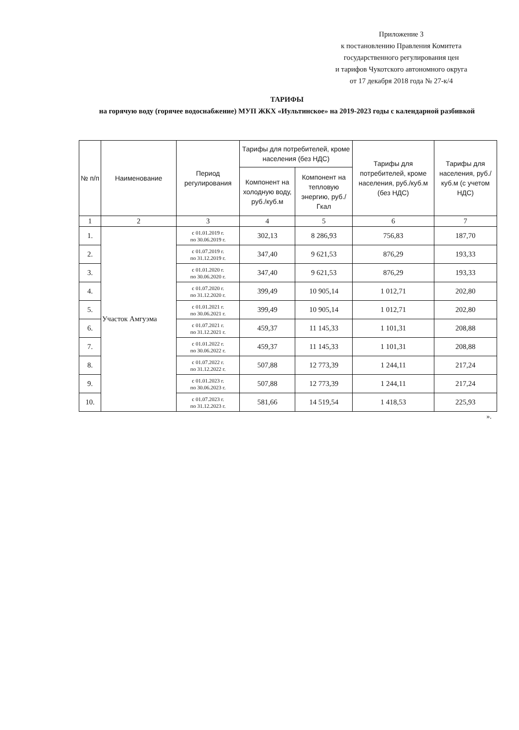Приложение 3
к постановлению Правления Комитета
государственного регулирования цен
и тарифов Чукотского автономного округа
от 17 декабря 2018 года № 27-к/4
ТАРИФЫ
на горячую воду (горячее водоснабжение) МУП ЖКХ «Иультинское» на 2019-2023 годы с календарной разбивкой
| № п/п | Наименование | Период регулирования | Тарифы для потребителей, кроме населения (без НДС) | | Тарифы для потребителей, кроме населения, руб./куб.м (без НДС) | Тарифы для населения, руб./куб.м (с учетом НДС) |
| --- | --- | --- | --- | --- | --- | --- |
| | | | Компонент на холодную воду, руб./куб.м | Компонент на тепловую энергию, руб./Гкал | | |
| 1 | 2 | 3 | 4 | 5 | 6 | 7 |
| 1. | Участок Амгуэма | с 01.01.2019 г. по 30.06.2019 г. | 302,13 | 8 286,93 | 756,83 | 187,70 |
| 2. | | с 01.07.2019 г. по 31.12.2019 г. | 347,40 | 9 621,53 | 876,29 | 193,33 |
| 3. | | с 01.01.2020 г. по 30.06.2020 г. | 347,40 | 9 621,53 | 876,29 | 193,33 |
| 4. | | с 01.07.2020 г. по 31.12.2020 г. | 399,49 | 10 905,14 | 1 012,71 | 202,80 |
| 5. | | с 01.01.2021 г. по 30.06.2021 г. | 399,49 | 10 905,14 | 1 012,71 | 202,80 |
| 6. | | с 01.07.2021 г. по 31.12.2021 г. | 459,37 | 11 145,33 | 1 101,31 | 208,88 |
| 7. | | с 01.01.2022 г. по 30.06.2022 г. | 459,37 | 11 145,33 | 1 101,31 | 208,88 |
| 8. | | с 01.07.2022 г. по 31.12.2022 г. | 507,88 | 12 773,39 | 1 244,11 | 217,24 |
| 9. | | с 01.01.2023 г. по 30.06.2023 г. | 507,88 | 12 773,39 | 1 244,11 | 217,24 |
| 10. | | с 01.07.2023 г. по 31.12.2023 г. | 581,66 | 14 519,54 | 1 418,53 | 225,93 |
».